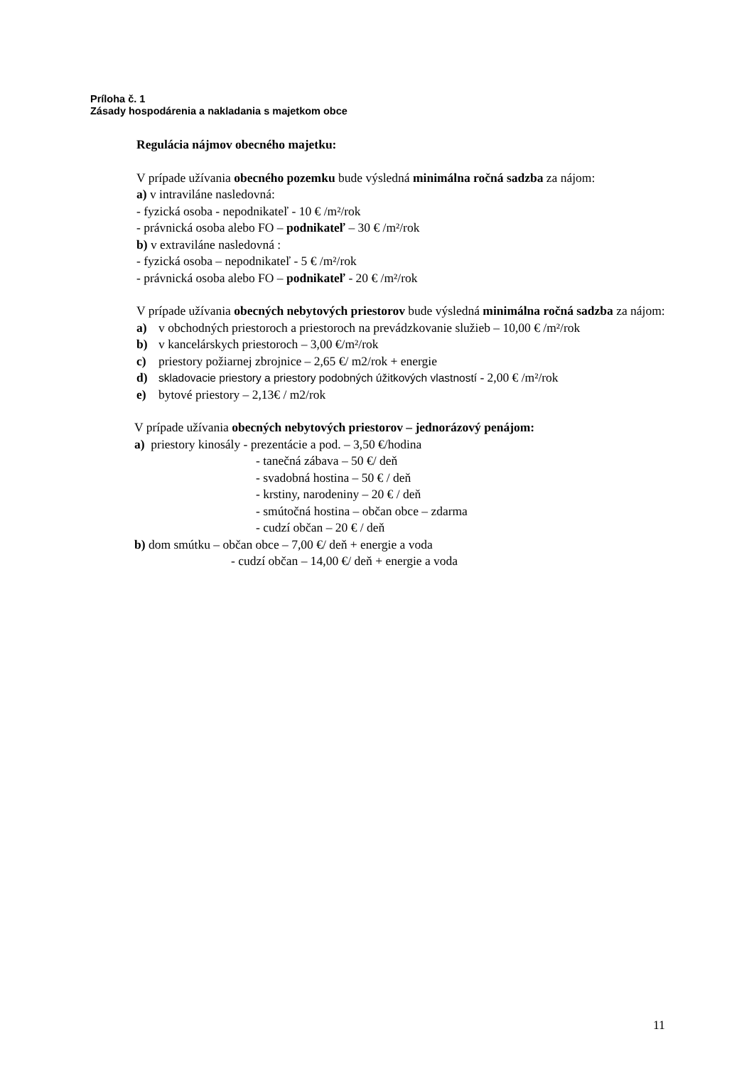Príloha č. 1
Zásady hospodárenia a nakladania s majetkom obce
Regulácia nájmov obecného majetku:
V prípade užívania obecného pozemku bude výsledná minimálna ročná sadzba za nájom:
a) v intraviláne nasledovná:
- fyzická osoba - nepodnikateľ - 10 € /m²/rok
- právnická osoba alebo FO – podnikateľ – 30 € /m²/rok
b) v extraviláne nasledovná :
- fyzická osoba – nepodnikateľ - 5 € /m²/rok
- právnická osoba alebo FO – podnikateľ - 20 € /m²/rok
V prípade užívania obecných nebytových priestorov bude výsledná minimálna ročná sadzba za nájom:
a) v obchodných priestoroch a priestoroch na prevádzkovanie služieb – 10,00 € /m²/rok
b) v kancelárskych priestoroch – 3,00 €/m²/rok
c) priestory požiarnej zbrojnice – 2,65 €/ m2/rok + energie
d) skladovacie priestory a priestory podobných úžitkových vlastností - 2,00 € /m²/rok
e) bytové priestory – 2,13€ / m2/rok
V prípade užívania obecných nebytových priestorov – jednorázový penájom:
a) priestory kinosály - prezentácie a pod. – 3,50 €/hodina
- tanečná zábava – 50 €/ deň
- svadobná hostina – 50 € / deň
- krstiny, narodeniny – 20 € / deň
- smútočná hostina – občan obce – zdarma
- cudzí občan – 20 € / deň
b) dom smútku – občan obce – 7,00 €/ deň + energie a voda
- cudzí občan – 14,00 €/ deň + energie a voda
11